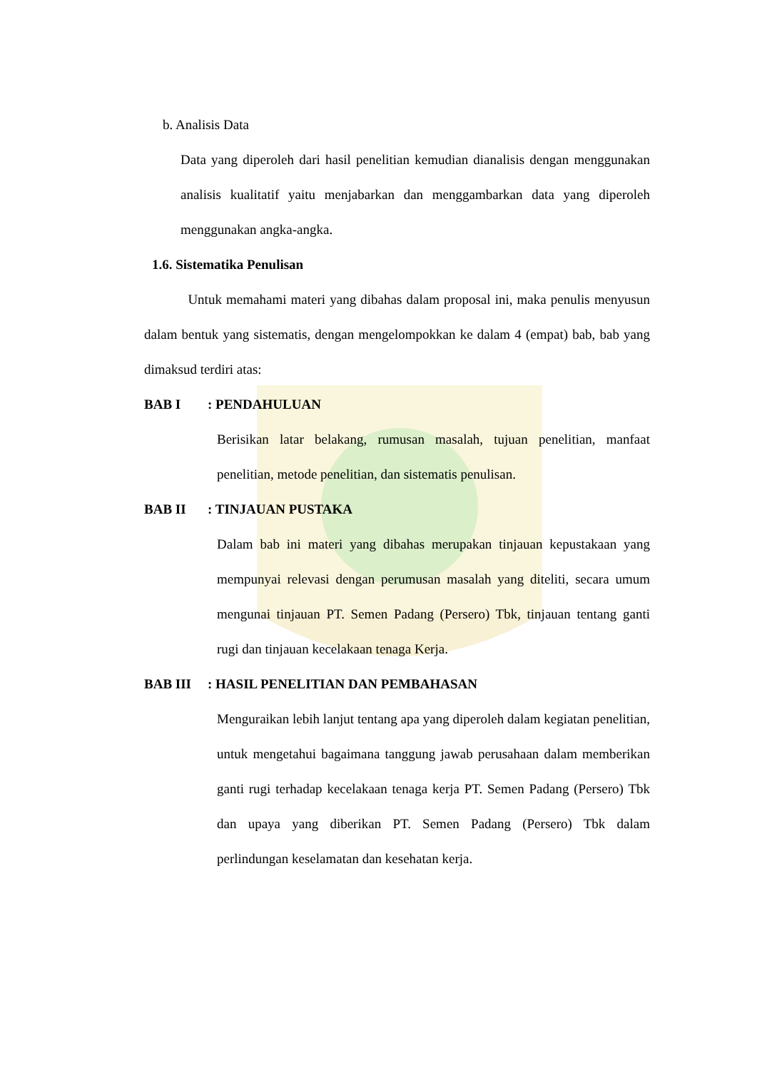b. Analisis Data
Data yang diperoleh dari hasil penelitian kemudian dianalisis dengan menggunakan analisis kualitatif yaitu menjabarkan dan menggambarkan data yang diperoleh menggunakan angka-angka.
1.6. Sistematika Penulisan
Untuk memahami materi yang dibahas dalam proposal ini, maka penulis menyusun dalam bentuk yang sistematis, dengan mengelompokkan ke dalam 4 (empat) bab, bab yang dimaksud terdiri atas:
BAB I : PENDAHULUAN
Berisikan latar belakang, rumusan masalah, tujuan penelitian, manfaat penelitian, metode penelitian, dan sistematis penulisan.
BAB II : TINJAUAN PUSTAKA
Dalam bab ini materi yang dibahas merupakan tinjauan kepustakaan yang mempunyai relevasi dengan perumusan masalah yang diteliti, secara umum mengunai tinjauan PT. Semen Padang (Persero) Tbk, tinjauan tentang ganti rugi dan tinjauan kecelakaan tenaga Kerja.
BAB III : HASIL PENELITIAN DAN PEMBAHASAN
Menguraikan lebih lanjut tentang apa yang diperoleh dalam kegiatan penelitian, untuk mengetahui bagaimana tanggung jawab perusahaan dalam memberikan ganti rugi terhadap kecelakaan tenaga kerja PT. Semen Padang (Persero) Tbk dan upaya yang diberikan PT. Semen Padang (Persero) Tbk dalam perlindungan keselamatan dan kesehatan kerja.